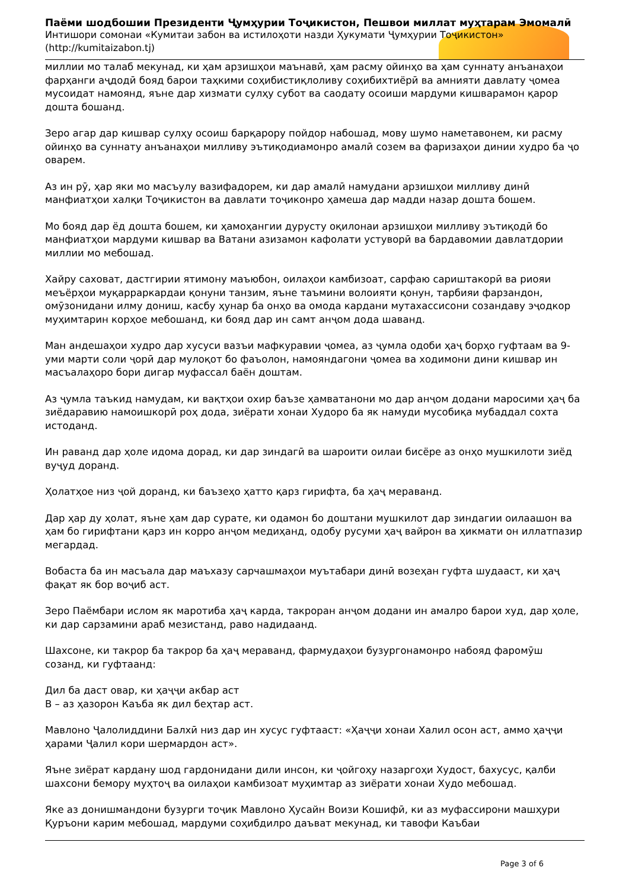Паёми шодбошии Президенти Ҷумҳурии Тоҷикистон, Пешвои миллат муҳтарам Эмомалӣ
Интишори сомонаи «Кумитаи забон ва истилоҳоти назди Ҳукумати Ҷумҳурии Тоҷикистон»
(http://kumitaizabon.tj)
миллии мо талаб мекунад, ки ҳам арзишҳои маънавӣ, ҳам расму ойинҳо ва ҳам суннату анъанаҳои фарҳанги аҷдодӣ бояд барои таҳкими соҳибистиқлоливу соҳибихтиёрӣ ва амнияти давлату ҷомеа мусоидат намоянд, яъне дар хизмати сулҳу субот ва саодату осоиши мардуми кишварамон қарор дошта бошанд.
Зеро агар дар кишвар сулҳу осоиш барқарору пойдор набошад, мову шумо наметавонем, ки расму ойинҳо ва суннату анъанаҳои милливу эътиқодиамонро амалӣ созем ва фаризаҳои динии худро ба ҷо оварем.
Аз ин рӯ, ҳар яки мо масъулу вазифадорем, ки дар амалӣ намудани арзишҳои милливу динӣ манфиатҳои халқи Тоҷикистон ва давлати тоҷиконро ҳамеша дар мадди назар дошта бошем.
Мо бояд дар ёд дошта бошем, ки ҳамоҳангии дурусту оқилонаи арзишҳои милливу эътиқодӣ бо манфиатҳои мардуми кишвар ва Ватани азизамон кафолати устуворӣ ва бардавомии давлатдории миллии мо мебошад.
Хайру саховат, дастгирии ятимону маъюбон, оилаҳои камбизоат, сарфаю сариштакорӣ ва риояи меъёрҳои муқарраркардаи қонуни танзим, яъне таъмини волоияти қонун, тарбияи фарзандон, омӯзонидани илму дониш, касбу ҳунар ба онҳо ва омода кардани мутахассисони созандаву эҷодкор муҳимтарин корҳое мебошанд, ки бояд дар ин самт анҷом дода шаванд.
Ман андешаҳои худро дар хусуси вазъи мафкуравии ҷомеа, аз ҷумла одоби ҳаҷ борҳо гуфтаам ва 9-уми марти соли ҷорӣ дар мулоқот бо фаъолон, намояндагони ҷомеа ва ходимони дини кишвар ин масъалаҳоро бори дигар муфассал баён доштам.
Аз ҷумла таъкид намудам, ки вақтҳои охир баъзе ҳамватанони мо дар анҷом додани маросими ҳаҷ ба зиёдаравию намоишкорӣ роҳ дода, зиёрати хонаи Худоро ба як намуди мусобиқа мубаддал сохта истоданд.
Ин раванд дар ҳоле идома дорад, ки дар зиндагӣ ва шароити оилаи бисёре аз онҳо мушкилоти зиёд вуҷуд доранд.
Ҳолатҳое низ ҷой доранд, ки баъзеҳо ҳатто қарз гирифта, ба ҳаҷ мераванд.
Дар ҳар ду ҳолат, яъне ҳам дар сурате, ки одамон бо доштани мушкилот дар зиндагии оилаашон ва ҳам бо гирифтани қарз ин корро анҷом медиҳанд, одобу русуми ҳаҷ вайрон ва ҳикмати он иллатпазир мегардад.
Вобаста ба ин масъала дар маъхазу сарчашмаҳои муътабари динӣ возеҳан гуфта шудааст, ки ҳаҷ фақат як бор воҷиб аст.
Зеро Паёмбари ислом як маротиба ҳаҷ карда, такроран анҷом додани ин амалро барои худ, дар ҳоле, ки дар сарзамини араб мезистанд, раво надидаанд.
Шахсоне, ки такрор ба такрор ба ҳаҷ мераванд, фармудаҳои бузургонамонро набояд фаромӯш созанд, ки гуфтаанд:
Дил ба даст овар, ки ҳаҷҷи акбар аст
В – аз ҳазорон Каъба як дил беҳтар аст.
Мавлоно Ҷалолиддини Балхӣ низ дар ин хусус гуфтааст: «Ҳаҷҷи хонаи Халил осон аст, аммо ҳаҷҷи ҳарами Ҷалил кори шермардон аст».
Яъне зиёрат кардану шод гардонидани дили инсон, ки ҷойгоҳу назаргоҳи Худост, бахусус, қалби шахсони бемору муҳтоҷ ва оилаҳои камбизоат муҳимтар аз зиёрати хонаи Худо мебошад.
Яке аз донишмандони бузурги тоҷик Мавлоно Ҳусайн Воизи Кошифӣ, ки аз муфассирони машҳури Қуръони карим мебошад, мардуми соҳибдилро даъват мекунад, ки тавофи Каъбаи
Page 3 of 6